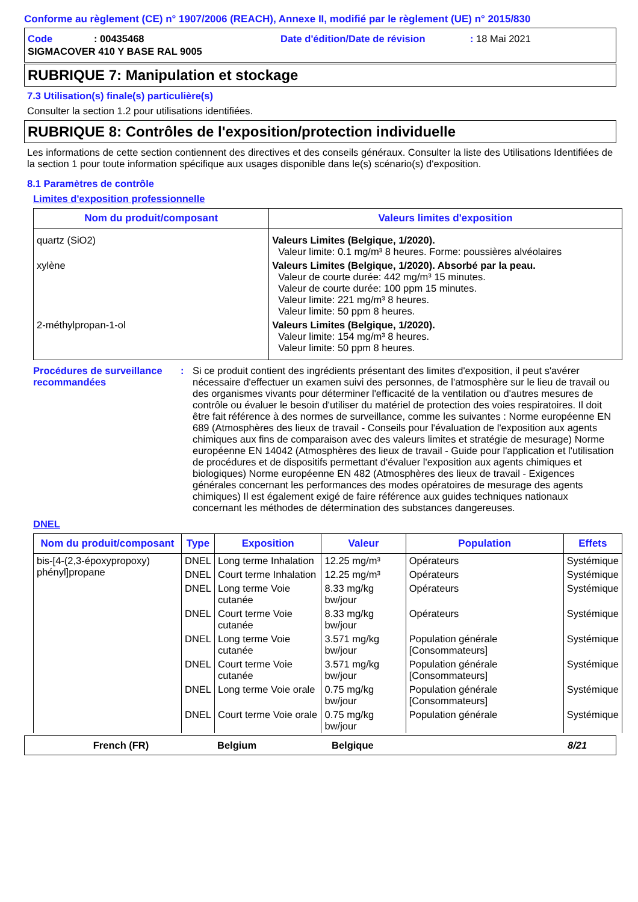Conforme au règlement (CE) n° 1907/2006 (REACH), Annexe II, modifié par le règlement (UE) n° 2015/830
Code: 00435468 Date d'édition/Date de révision: 18 Mai 2021
SIGMACOVER 410 Y BASE RAL 9005
RUBRIQUE 7: Manipulation et stockage
7.3 Utilisation(s) finale(s) particulière(s)
Consulter la section 1.2 pour utilisations identifiées.
RUBRIQUE 8: Contrôles de l'exposition/protection individuelle
Les informations de cette section contiennent des directives et des conseils généraux. Consulter la liste des Utilisations Identifiées de la section 1 pour toute information spécifique aux usages disponible dans le(s) scénario(s) d'exposition.
8.1 Paramètres de contrôle
Limites d'exposition professionnelle
| Nom du produit/composant | Valeurs limites d'exposition |
| --- | --- |
| quartz (SiO2) | Valeurs Limites (Belgique, 1/2020). Valeur limite: 0.1 mg/m³ 8 heures. Forme: poussières alvéolaires |
| xylène | Valeurs Limites (Belgique, 1/2020). Absorbé par la peau. Valeur de courte durée: 442 mg/m³ 15 minutes. Valeur de courte durée: 100 ppm 15 minutes. Valeur limite: 221 mg/m³ 8 heures. Valeur limite: 50 ppm 8 heures. |
| 2-méthylpropan-1-ol | Valeurs Limites (Belgique, 1/2020). Valeur limite: 154 mg/m³ 8 heures. Valeur limite: 50 ppm 8 heures. |
Procédures de surveillance recommandées
: Si ce produit contient des ingrédients présentant des limites d'exposition, il peut s'avérer nécessaire d'effectuer un examen suivi des personnes, de l'atmosphère sur le lieu de travail ou des organismes vivants pour déterminer l'efficacité de la ventilation ou d'autres mesures de contrôle ou évaluer le besoin d'utiliser du matériel de protection des voies respiratoires. Il doit être fait référence à des normes de surveillance, comme les suivantes : Norme européenne EN 689 (Atmosphères des lieux de travail - Conseils pour l'évaluation de l'exposition aux agents chimiques aux fins de comparaison avec des valeurs limites et stratégie de mesurage) Norme européenne EN 14042 (Atmosphères des lieux de travail - Guide pour l'application et l'utilisation de procédures et de dispositifs permettant d'évaluer l'exposition aux agents chimiques et biologiques) Norme européenne EN 482 (Atmosphères des lieux de travail - Exigences générales concernant les performances des modes opératoires de mesurage des agents chimiques) Il est également exigé de faire référence aux guides techniques nationaux concernant les méthodes de détermination des substances dangereuses.
DNEL
| Nom du produit/composant | Type | Exposition | Valeur | Population | Effets |
| --- | --- | --- | --- | --- | --- |
| bis-[4-(2,3-époxypropoxy) phényl]propane | DNEL | Long terme Inhalation | 12.25 mg/m³ | Opérateurs | Systémique |
| | DNEL | Court terme Inhalation | 12.25 mg/m³ | Opérateurs | Systémique |
| | DNEL | Long terme Voie cutanée | 8.33 mg/kg bw/jour | Opérateurs | Systémique |
| | DNEL | Court terme Voie cutanée | 8.33 mg/kg bw/jour | Opérateurs | Systémique |
| | DNEL | Long terme Voie cutanée | 3.571 mg/kg bw/jour | Population générale [Consommateurs] | Systémique |
| | DNEL | Court terme Voie cutanée | 3.571 mg/kg bw/jour | Population générale [Consommateurs] | Systémique |
| | DNEL | Long terme Voie orale | 0.75 mg/kg bw/jour | Population générale [Consommateurs] | Systémique |
| | DNEL | Court terme Voie orale | 0.75 mg/kg bw/jour | Population générale | Systémique |
French (FR) Belgium Belgique 8/21